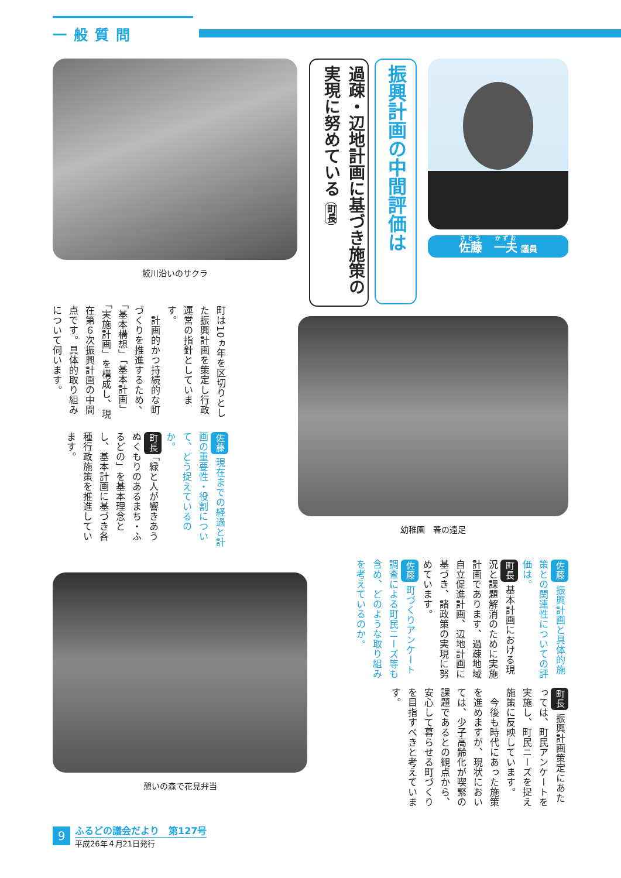一般質問
佐藤　一夫 議員
振興計画の中間評価は
過疎・辺地計画に基づき施策の実現に努めている 町長
鮫川沿いのサクラ
幼稚園　春の遠足
町は10ヵ年を区切りとした振興計画を策定し行政運営の指針としています。
　計画的かつ持続的な町づくりを推進するため、「基本構想」「基本計画」「実施計画」を構成し、現在第６次振興計画の中間点です。具体的取り組みについて伺います。
佐藤 現在までの経過と計画の重要性・役割について、どう捉えているのか。
町長 「緑と人が響きあうぬくもりのあるまち・ふるどの」を基本理念とし、基本計画に基づき各種行政施策を推進しています。
佐藤 振興計画と具体的施策との関連性についての評価は。
町長 基本計画における現況と課題解消のために実施計画であります、過疎地域自立促進計画、辺地計画に基づき、諸政策の実現に努めています。
佐藤 町づくりアンケート調査による町民ニーズ等も含め、どのような取り組みを考えているのか。
町長 振興計画策定にあたっては、町民アンケートを実施し、町民ニーズを捉え施策に反映しています。
　今後も時代にあった施策を進めますが、現状においては、少子高齢化が喫緊の課題であるとの観点から、安心して暮らせる町づくりを目指すべきと考えています。
憩いの森で花見弁当
9
ふるどの議会だより　第127号
平成26年４月21日発行